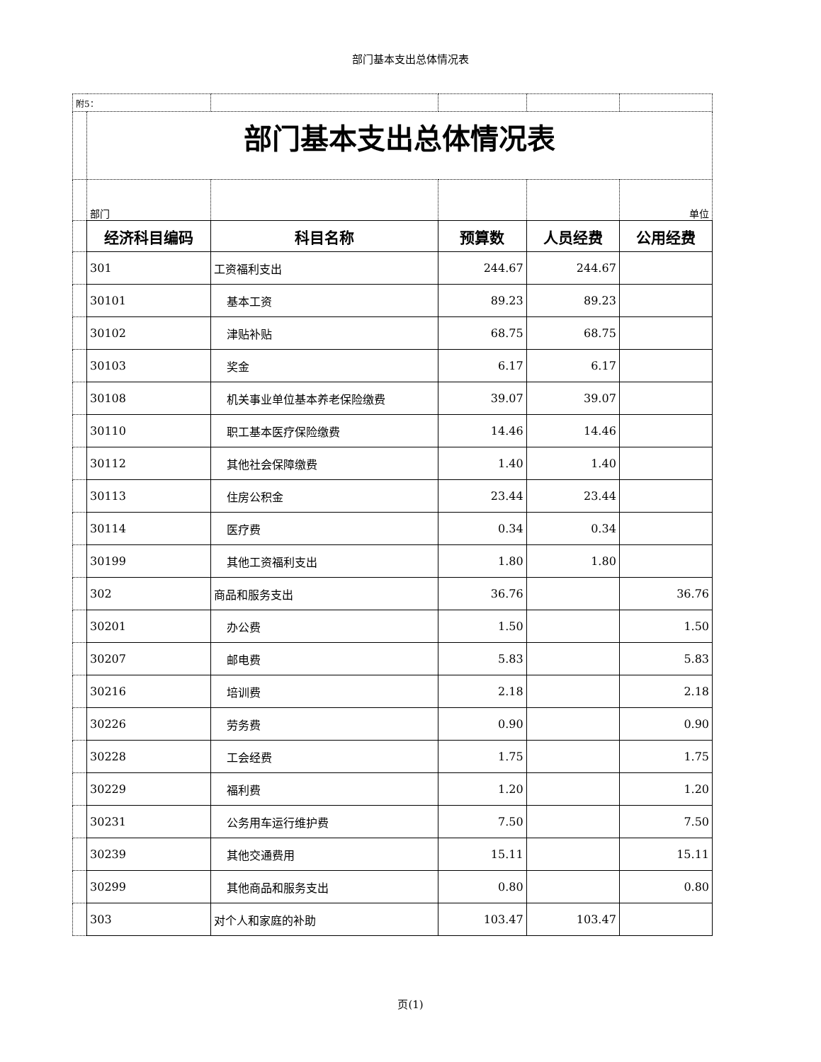部门基本支出总体情况表
| 附5： | | | | | |
| | 部门基本支出总体情况表 | | | | |
| | 部门 | | | | 单位 |
| | 经济科目编码 | 科目名称 | 预算数 | 人员经费 | 公用经费 |
| | 301 | 工资福利支出 | 244.67 | 244.67 | |
| | 30101 | 基本工资 | 89.23 | 89.23 | |
| | 30102 | 津贴补贴 | 68.75 | 68.75 | |
| | 30103 | 奖金 | 6.17 | 6.17 | |
| | 30108 | 机关事业单位基本养老保险缴费 | 39.07 | 39.07 | |
| | 30110 | 职工基本医疗保险缴费 | 14.46 | 14.46 | |
| | 30112 | 其他社会保障缴费 | 1.40 | 1.40 | |
| | 30113 | 住房公积金 | 23.44 | 23.44 | |
| | 30114 | 医疗费 | 0.34 | 0.34 | |
| | 30199 | 其他工资福利支出 | 1.80 | 1.80 | |
| | 302 | 商品和服务支出 | 36.76 | | 36.76 |
| | 30201 | 办公费 | 1.50 | | 1.50 |
| | 30207 | 邮电费 | 5.83 | | 5.83 |
| | 30216 | 培训费 | 2.18 | | 2.18 |
| | 30226 | 劳务费 | 0.90 | | 0.90 |
| | 30228 | 工会经费 | 1.75 | | 1.75 |
| | 30229 | 福利费 | 1.20 | | 1.20 |
| | 30231 | 公务用车运行维护费 | 7.50 | | 7.50 |
| | 30239 | 其他交通费用 | 15.11 | | 15.11 |
| | 30299 | 其他商品和服务支出 | 0.80 | | 0.80 |
| | 303 | 对个人和家庭的补助 | 103.47 | 103.47 | |
页(1)